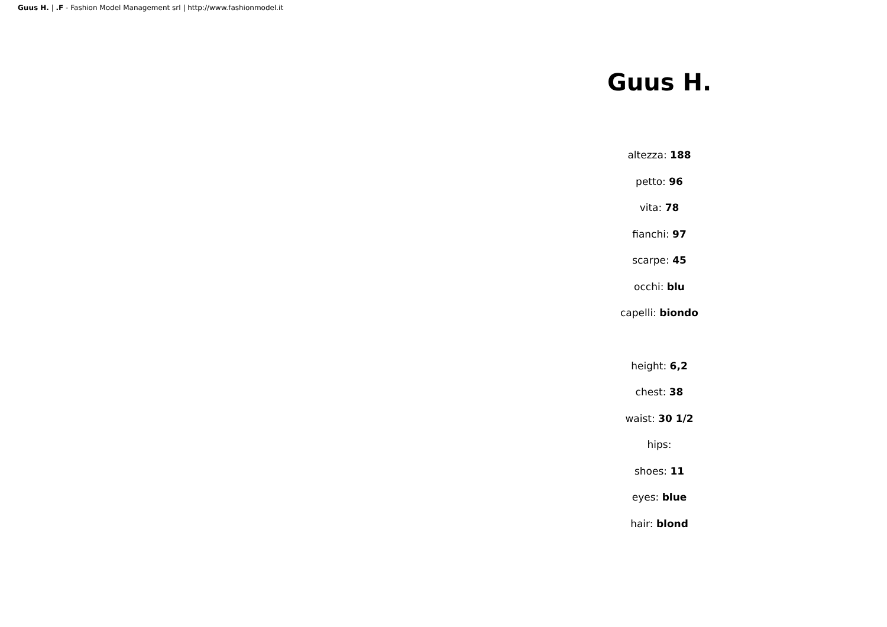Guus H. | .F - Fashion Model Management srl | http://www.fashionmodel.it
Guus H.
altezza: 188
petto: 96
vita: 78
fianchi: 97
scarpe: 45
occhi: blu
capelli: biondo
height: 6,2
chest: 38
waist: 30 1/2
hips:
shoes: 11
eyes: blue
hair: blond